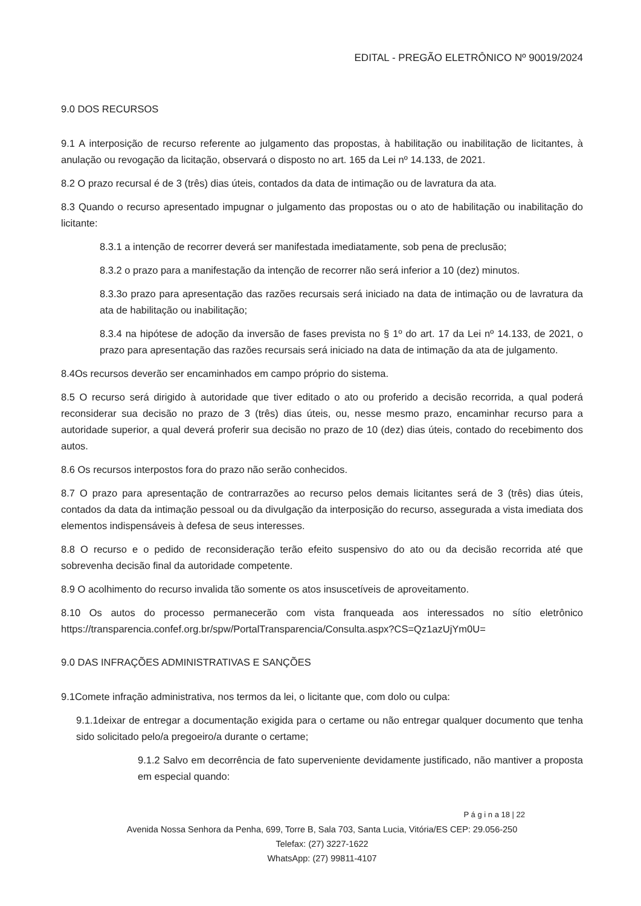EDITAL - PREGÃO ELETRÔNICO Nº 90019/2024
9.0 DOS RECURSOS
9.1 A interposição de recurso referente ao julgamento das propostas, à habilitação ou inabilitação de licitantes, à anulação ou revogação da licitação, observará o disposto no art. 165 da Lei nº 14.133, de 2021.
8.2 O prazo recursal é de 3 (três) dias úteis, contados da data de intimação ou de lavratura da ata.
8.3 Quando o recurso apresentado impugnar o julgamento das propostas ou o ato de habilitação ou inabilitação do licitante:
8.3.1 a intenção de recorrer deverá ser manifestada imediatamente, sob pena de preclusão;
8.3.2 o prazo para a manifestação da intenção de recorrer não será inferior a 10 (dez) minutos.
8.3.3o prazo para apresentação das razões recursais será iniciado na data de intimação ou de lavratura da ata de habilitação ou inabilitação;
8.3.4 na hipótese de adoção da inversão de fases prevista no § 1º do art. 17 da Lei nº 14.133, de 2021, o prazo para apresentação das razões recursais será iniciado na data de intimação da ata de julgamento.
8.4Os recursos deverão ser encaminhados em campo próprio do sistema.
8.5 O recurso será dirigido à autoridade que tiver editado o ato ou proferido a decisão recorrida, a qual poderá reconsiderar sua decisão no prazo de 3 (três) dias úteis, ou, nesse mesmo prazo, encaminhar recurso para a autoridade superior, a qual deverá proferir sua decisão no prazo de 10 (dez) dias úteis, contado do recebimento dos autos.
8.6 Os recursos interpostos fora do prazo não serão conhecidos.
8.7 O prazo para apresentação de contrarrazões ao recurso pelos demais licitantes será de 3 (três) dias úteis, contados da data da intimação pessoal ou da divulgação da interposição do recurso, assegurada a vista imediata dos elementos indispensáveis à defesa de seus interesses.
8.8 O recurso e o pedido de reconsideração terão efeito suspensivo do ato ou da decisão recorrida até que sobrevenha decisão final da autoridade competente.
8.9 O acolhimento do recurso invalida tão somente os atos insuscetíveis de aproveitamento.
8.10 Os autos do processo permanecerão com vista franqueada aos interessados no sítio eletrônico https://transparencia.confef.org.br/spw/PortalTransparencia/Consulta.aspx?CS=Qz1azUjYm0U=
9.0 DAS INFRAÇÕES ADMINISTRATIVAS E SANÇÕES
9.1Comete infração administrativa, nos termos da lei, o licitante que, com dolo ou culpa:
9.1.1deixar de entregar a documentação exigida para o certame ou não entregar qualquer documento que tenha sido solicitado pelo/a pregoeiro/a durante o certame;
9.1.2 Salvo em decorrência de fato superveniente devidamente justificado, não mantiver a proposta em especial quando:
P á g i n a 18 | 22
Avenida Nossa Senhora da Penha, 699, Torre B, Sala 703, Santa Lucia, Vitória/ES CEP: 29.056-250
Telefax: (27) 3227-1622
WhatsApp: (27) 99811-4107